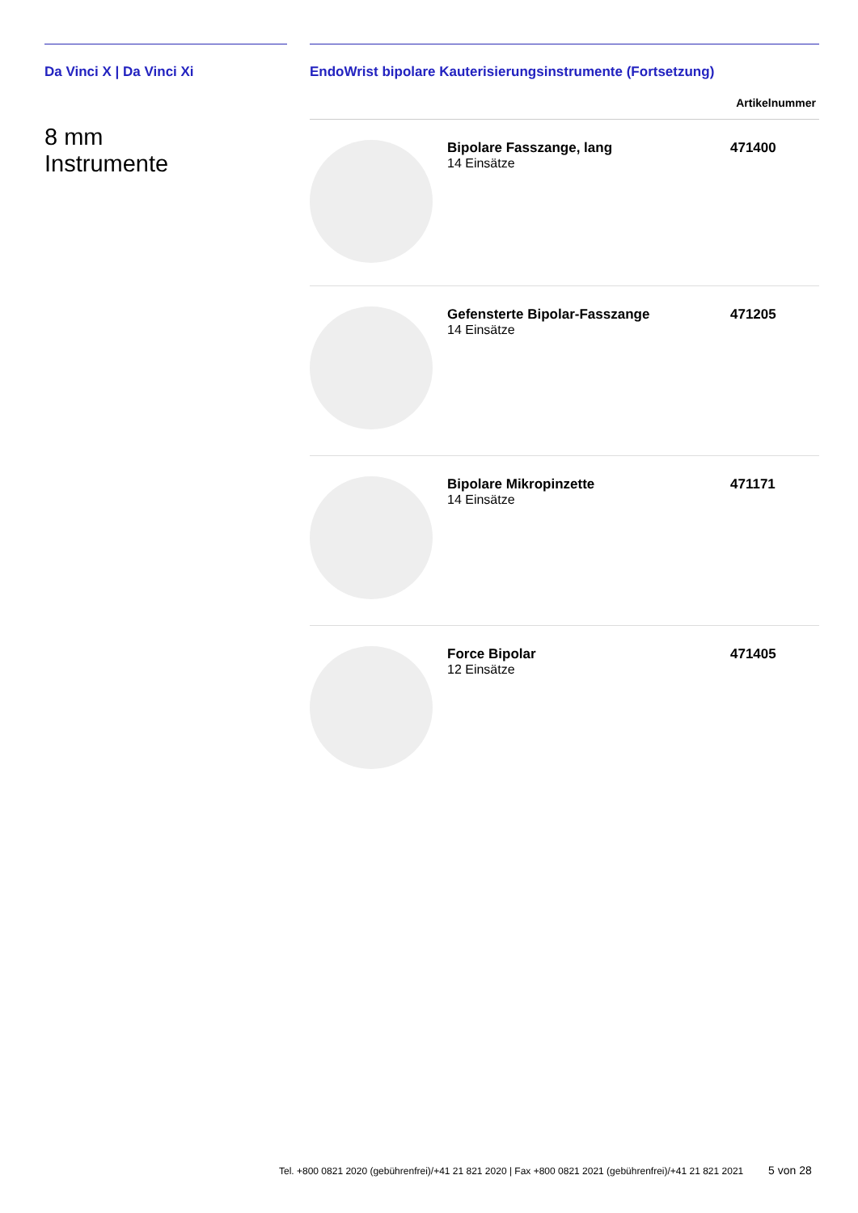Da Vinci X | Da Vinci Xi
8 mm
Instrumente
EndoWrist bipolare Kauterisierungsinstrumente (Fortsetzung)
| | | Artikelnummer |
| --- | --- | --- |
| | Bipolare Fasszange, lang 14 Einsätze | 471400 |
| | Gefensterte Bipolar-Fasszange 14 Einsätze | 471205 |
| | Bipolare Mikropinzette 14 Einsätze | 471171 |
| | Force Bipolar 12 Einsätze | 471405 |
Tel. +800 0821 2020 (gebührenfrei)/+41 21 821 2020 | Fax +800 0821 2021 (gebührenfrei)/+41 21 821 2021
5 von 28